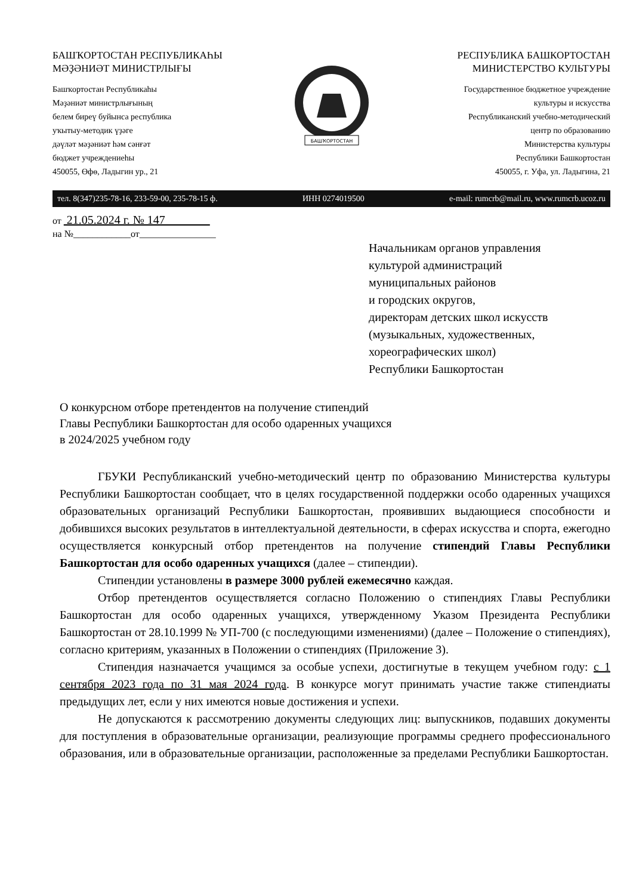БАШҠОРТОСТАН РЕСПУБЛИКАҺЫ
МӘҘӘНИӘТ МИНИСТРЛЫҒЫ
Башҡортостан Республикаһы
Мәҙәниәт министрлығының
белем биреү буйынса республика
уҡытыу-методик үҙәге
дәүләт мәҙәниәт һәм сәнғәт
бюджет учреждениеһы
450055, Өфө, Ладыгин ур., 21
БАШҠОРТОСТАН
РЕСПУБЛИКА БАШКОРТОСТАН
МИНИСТЕРСТВО КУЛЬТУРЫ
Государственное бюджетное учреждение
культуры и искусства
Республиканский учебно-методический
центр по образованию
Министерства культуры
Республики Башкортостан
450055, г. Уфа, ул. Ладыгина, 21
тел. 8(347)235-78-16, 233-59-00, 235-78-15 ф. ИНН 0274019500 e-mail: rumcrb@mail.ru, www.rumcrb.ucoz.ru
от 21.05.2024 г. № 147
на №____________от________________
Начальникам органов управления
культурой администраций
муниципальных районов
и городских округов,
директорам детских школ искусств
(музыкальных, художественных,
хореографических школ)
Республики Башкортостан
О конкурсном отборе претендентов на получение стипендий
Главы Республики Башкортостан для особо одаренных учащихся
в 2024/2025 учебном году
ГБУКИ Республиканский учебно-методический центр по образованию Министерства культуры Республики Башкортостан сообщает, что в целях государственной поддержки особо одаренных учащихся образовательных организаций Республики Башкортостан, проявивших выдающиеся способности и добившихся высоких результатов в интеллектуальной деятельности, в сферах искусства и спорта, ежегодно осуществляется конкурсный отбор претендентов на получение стипендий Главы Республики Башкортостан для особо одаренных учащихся (далее – стипендии).
Стипендии установлены в размере 3000 рублей ежемесячно каждая.
Отбор претендентов осуществляется согласно Положению о стипендиях Главы Республики Башкортостан для особо одаренных учащихся, утвержденному Указом Президента Республики Башкортостан от 28.10.1999 № УП-700 (с последующими изменениями) (далее – Положение о стипендиях), согласно критериям, указанных в Положении о стипендиях (Приложение 3).
Стипендия назначается учащимся за особые успехи, достигнутые в текущем учебном году: с 1 сентября 2023 года по 31 мая 2024 года. В конкурсе могут принимать участие также стипендиаты предыдущих лет, если у них имеются новые достижения и успехи.
Не допускаются к рассмотрению документы следующих лиц: выпускников, подавших документы для поступления в образовательные организации, реализующие программы среднего профессионального образования, или в образовательные организации, расположенные за пределами Республики Башкортостан.